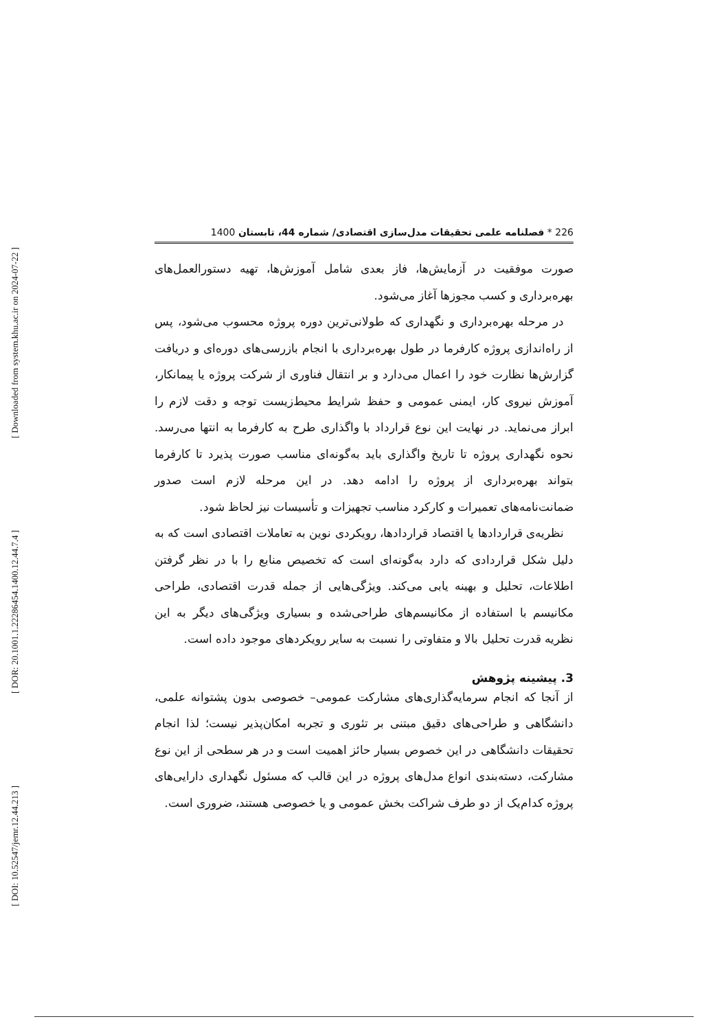[ Downloaded from system.khu.ac.ir on 2024-07-22 ]
[ DOR: 20.1001.1.22286454.1400.12.44.7.4 ]
[ DOI: 10.52547/jemr.12.44.213 ]
226 * فصلنامه علمی تحقیقات مدل‌سازی اقتصادی/ شماره 44، تابستان 1400
صورت موفقیت در آزمایش‌ها، فاز بعدی شامل آموزش‌ها، تهیه دستورالعمل‌های بهره‌برداری و کسب مجوزها آغاز می‌شود.
در مرحله بهره‌برداری و نگهداری که طولانی‌ترین دوره پروژه محسوب می‌شود، پس از راه‌اندازی پروژه کارفرما در طول بهره‌برداری با انجام بازرسی‌های دوره‌ای و دریافت گزارش‌ها نظارت خود را اعمال می‌دارد و بر انتقال فناوری از شرکت پروژه یا پیمانکار، آموزش نیروی کار، ایمنی عمومی و حفظ شرایط محیط‌زیست توجه و دقت لازم را ابراز می‌نماید. در نهایت این نوع قرارداد با واگذاری طرح به کارفرما به انتها می‌رسد. نحوه نگهداری پروژه تا تاریخ واگذاری باید به‌گونه‌ای مناسب صورت پذیرد تا کارفرما بتواند بهره‌برداری از پروژه را ادامه دهد. در این مرحله لازم است صدور ضمانت‌نامه‌های تعمیرات و کارکرد مناسب تجهیزات و تأسیسات نیز لحاظ شود.
نظریه‌ی قراردادها یا اقتصاد قراردادها، رویکردی نوین به تعاملات اقتصادی است که به دلیل شکل قراردادی که دارد به‌گونه‌ای است که تخصیص منابع را با در نظر گرفتن اطلاعات، تحلیل و بهینه یابی می‌کند. ویژگی‌هایی از جمله قدرت اقتصادی، طراحی مکانیسم با استفاده از مکانیسم‌های طراحی‌شده و بسیاری ویژگی‌های دیگر به این نظریه قدرت تحلیل بالا و متفاوتی را نسبت به سایر رویکردهای موجود داده است.
3. پیشینه پژوهش
از آنجا که انجام سرمایه‌گذاری‌های مشارکت عمومی– خصوصی بدون پشتوانه علمی، دانشگاهی و طراحی‌های دقیق مبتنی بر تئوری و تجربه امکان‌پذیر نیست؛ لذا انجام تحقیقات دانشگاهی در این خصوص بسیار حائز اهمیت است و در هر سطحی از این نوع مشارکت، دسته‌بندی انواع مدل‌های پروژه در این قالب که مسئول نگهداری دارایی‌های پروژه کدام‌یک از دو طرف شراکت بخش عمومی و یا خصوصی هستند، ضروری است.